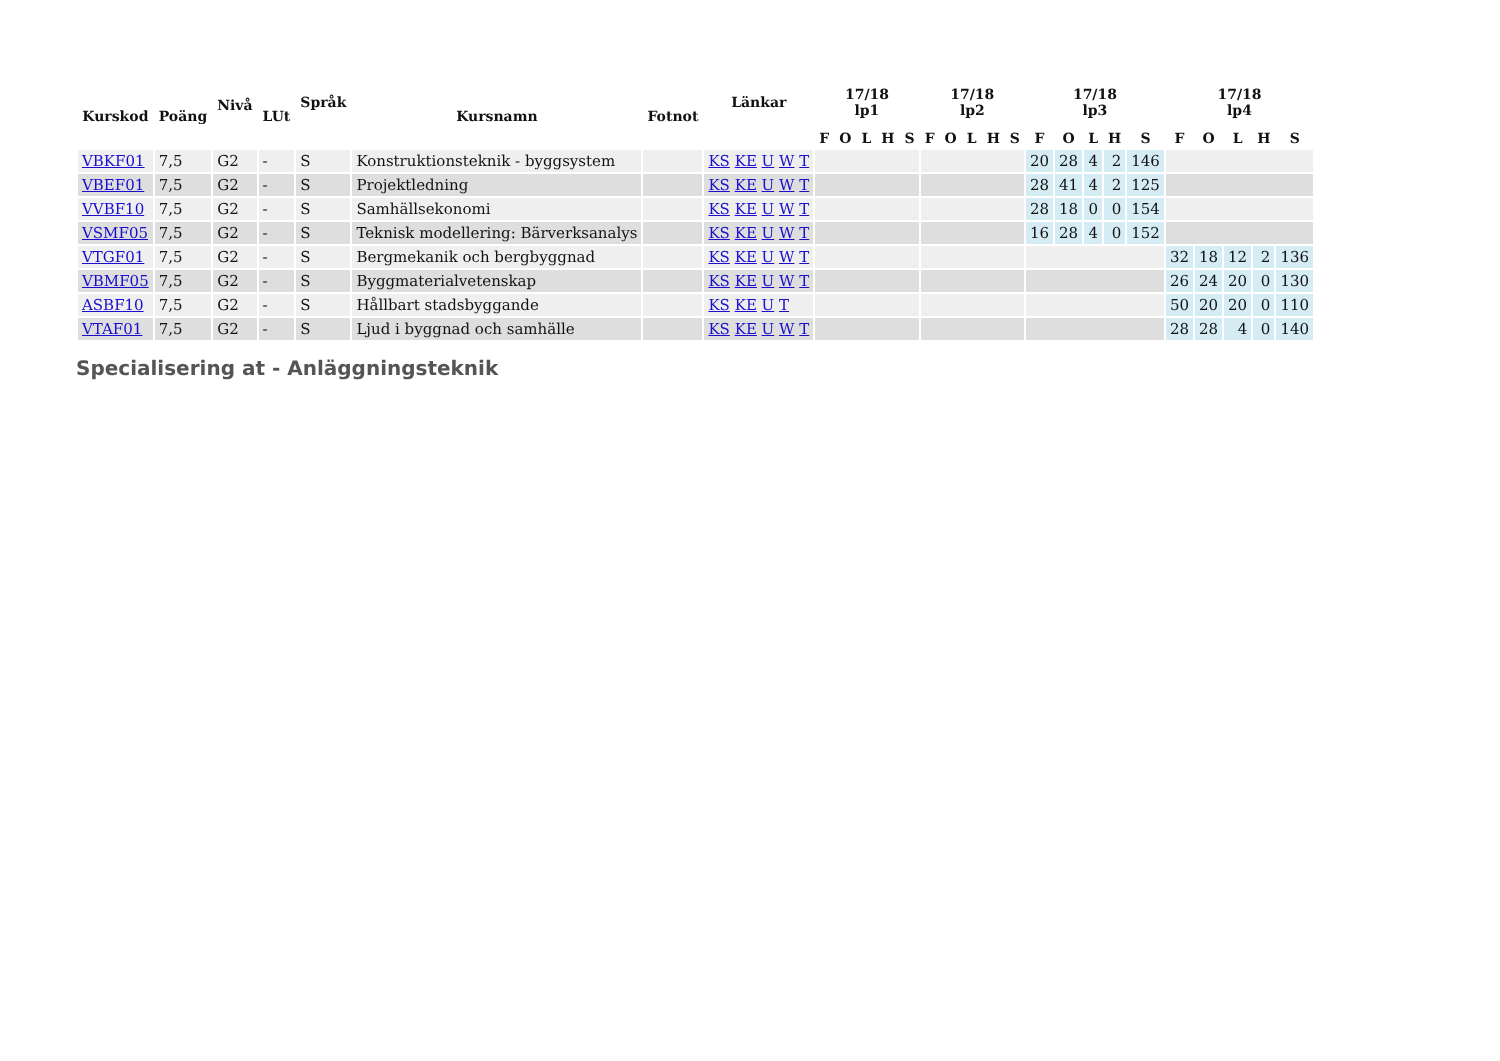| Kurskod | Poäng | Nivå | LUt | Språk | Kursnamn | Fotnot | Länkar | 17/18 lp1 | | | | | 17/18 lp2 | | | | | 17/18 lp3 | | | | | 17/18 lp4 | | | | |
| --- | --- | --- | --- | --- | --- | --- | --- | --- | --- | --- | --- | --- | --- | --- | --- | --- | --- | --- | --- | --- | --- | --- | --- | --- | --- | --- | --- |
| | | | | | | | | F | O | L | H | S | F | O | L | H | S | F | O | L | H | S | F | O | L | H | S |
| VBKF01 | 7,5 | G2 | - | S | Konstruktionsteknik - byggsystem | | KS KE U W T | | | | | | | | | | | 20 | 28 | 4 | 2 | 146 | | | | | |
| VBEF01 | 7,5 | G2 | - | S | Projektledning | | KS KE U W T | | | | | | | | | | | 28 | 41 | 4 | 2 | 125 | | | | | |
| VVBF10 | 7,5 | G2 | - | S | Samhällsekonomi | | KS KE U W T | | | | | | | | | | | 28 | 18 | 0 | 0 | 154 | | | | | |
| VSMF05 | 7,5 | G2 | - | S | Teknisk modellering: Bärverksanalys | | KS KE U W T | | | | | | | | | | | 16 | 28 | 4 | 0 | 152 | | | | | |
| VTGF01 | 7,5 | G2 | - | S | Bergmekanik och bergbyggnad | | KS KE U W T | | | | | | | | | | | | | | | | 32 | 18 | 12 | 2 | 136 |
| VBMF05 | 7,5 | G2 | - | S | Byggmaterialvetenskap | | KS KE U W T | | | | | | | | | | | | | | | | 26 | 24 | 20 | 0 | 130 |
| ASBF10 | 7,5 | G2 | - | S | Hållbart stadsbyggande | | KS KE U T | | | | | | | | | | | | | | | | 50 | 20 | 20 | 0 | 110 |
| VTAF01 | 7,5 | G2 | - | S | Ljud i byggnad och samhälle | | KS KE U W T | | | | | | | | | | | | | | | | 28 | 28 | 4 | 0 | 140 |
Specialisering at - Anläggningsteknik